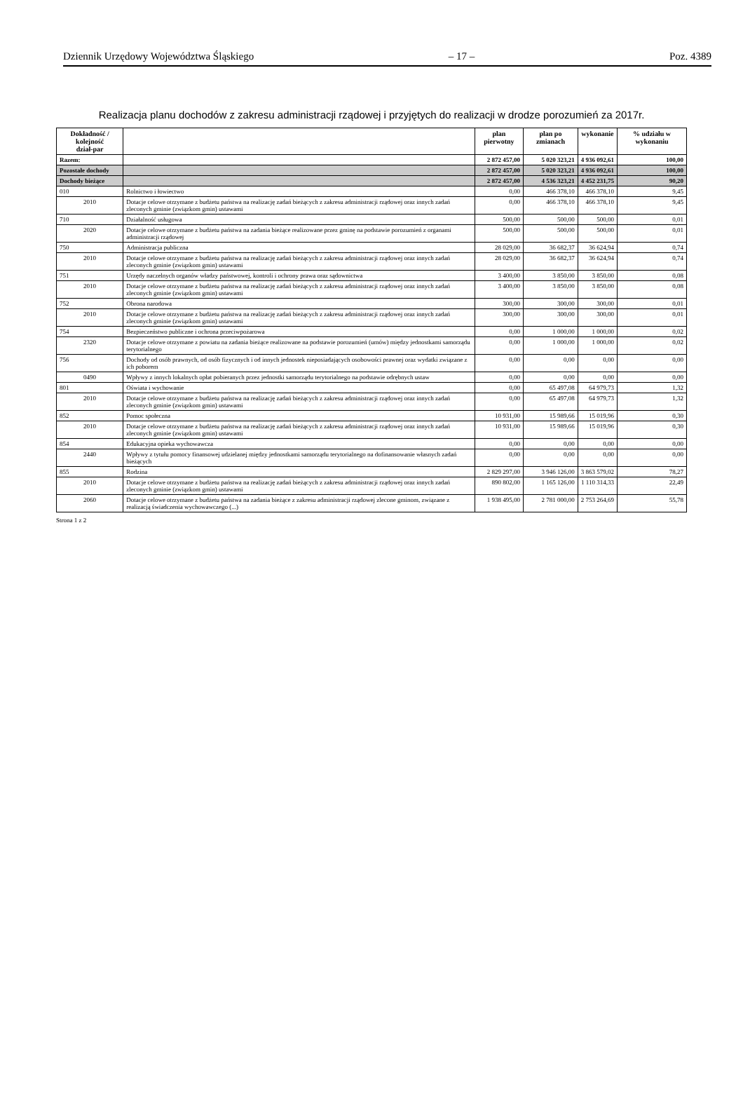Dziennik Urzędowy Województwa Śląskiego – 17 – Poz. 4389
Realizacja planu dochodów z zakresu administracji rządowej i przyjętych do realizacji w drodze porozumień za 2017r.
| Dokładność / kolejność dział-par | | plan pierwotny | plan po zmianach | wykonanie | % udziału w wykonaniu |
| --- | --- | --- | --- | --- | --- |
| Razem: | | 2 872 457,00 | 5 020 323,21 | 4 936 092,61 | 100,00 |
| Pozostałe dochody | | 2 872 457,00 | 5 020 323,21 | 4 936 092,61 | 100,00 |
| Dochody bieżące | | 2 872 457,00 | 4 536 323,21 | 4 452 231,75 | 90,20 |
| 010 | Rolnictwo i łowiectwo | 0,00 | 466 378,10 | 466 378,10 | 9,45 |
| 2010 | Dotacje celowe otrzymane z budżetu państwa na realizację zadań bieżących z zakresu administracji rządowej oraz innych zadań zleconych gminie (związkom gmin) ustawami | 0,00 | 466 378,10 | 466 378,10 | 9,45 |
| 710 | Działalność usługowa | 500,00 | 500,00 | 500,00 | 0,01 |
| 2020 | Dotacje celowe otrzymane z budżetu państwa na zadania bieżące realizowane przez gminę na podstawie porozumień z organami administracji rządowej | 500,00 | 500,00 | 500,00 | 0,01 |
| 750 | Administracja publiczna | 28 029,00 | 36 682,37 | 36 624,94 | 0,74 |
| 2010 | Dotacje celowe otrzymane z budżetu państwa na realizację zadań bieżących z zakresu administracji rządowej oraz innych zadań zleconych gminie (związkom gmin) ustawami | 28 029,00 | 36 682,37 | 36 624,94 | 0,74 |
| 751 | Urzędy naczelnych organów władzy państwowej, kontroli i ochrony prawa oraz sądownictwa | 3 400,00 | 3 850,00 | 3 850,00 | 0,08 |
| 2010 | Dotacje celowe otrzymane z budżetu państwa na realizację zadań bieżących z zakresu administracji rządowej oraz innych zadań zleconych gminie (związkom gmin) ustawami | 3 400,00 | 3 850,00 | 3 850,00 | 0,08 |
| 752 | Obrona narodowa | 300,00 | 300,00 | 300,00 | 0,01 |
| 2010 | Dotacje celowe otrzymane z budżetu państwa na realizację zadań bieżących z zakresu administracji rządowej oraz innych zadań zleconych gminie (związkom gmin) ustawami | 300,00 | 300,00 | 300,00 | 0,01 |
| 754 | Bezpieczeństwo publiczne i ochrona przeciwpożarowa | 0,00 | 1 000,00 | 1 000,00 | 0,02 |
| 2320 | Dotacje celowe otrzymane z powiatu na zadania bieżące realizowane na podstawie porozumień (umów) między jednostkami samorządu terytorialnego | 0,00 | 1 000,00 | 1 000,00 | 0,02 |
| 756 | Dochody od osób prawnych, od osób fizycznych i od innych jednostek nieposiadających osobowości prawnej oraz wydatki związane z ich poborem | 0,00 | 0,00 | 0,00 | 0,00 |
| 0490 | Wpływy z innych lokalnych opłat pobieranych przez jednostki samorządu terytorialnego na podstawie odrębnych ustaw | 0,00 | 0,00 | 0,00 | 0,00 |
| 801 | Oświata i wychowanie | 0,00 | 65 497,08 | 64 979,73 | 1,32 |
| 2010 | Dotacje celowe otrzymane z budżetu państwa na realizację zadań bieżących z zakresu administracji rządowej oraz innych zadań zleconych gminie (związkom gmin) ustawami | 0,00 | 65 497,08 | 64 979,73 | 1,32 |
| 852 | Pomoc społeczna | 10 931,00 | 15 989,66 | 15 019,96 | 0,30 |
| 2010 | Dotacje celowe otrzymane z budżetu państwa na realizację zadań bieżących z zakresu administracji rządowej oraz innych zadań zleconych gminie (związkom gmin) ustawami | 10 931,00 | 15 989,66 | 15 019,96 | 0,30 |
| 854 | Edukacyjna opieka wychowawcza | 0,00 | 0,00 | 0,00 | 0,00 |
| 2440 | Wpływy z tytułu pomocy finansowej udzielanej między jednostkami samorządu terytorialnego na dofinansowanie własnych zadań bieżących | 0,00 | 0,00 | 0,00 | 0,00 |
| 855 | Rodzina | 2 829 297,00 | 3 946 126,00 | 3 863 579,02 | 78,27 |
| 2010 | Dotacje celowe otrzymane z budżetu państwa na realizację zadań bieżących z zakresu administracji rządowej oraz innych zadań zleconych gminie (związkom gmin) ustawami | 890 802,00 | 1 165 126,00 | 1 110 314,33 | 22,49 |
| 2060 | Dotacje celowe otrzymane z budżetu państwa na zadania bieżące z zakresu administracji rządowej zlecone gminom, związane z realizacją świadczenia wychowawczego (...) | 1 938 495,00 | 2 781 000,00 | 2 753 264,69 | 55,78 |
Strona 1 z 2